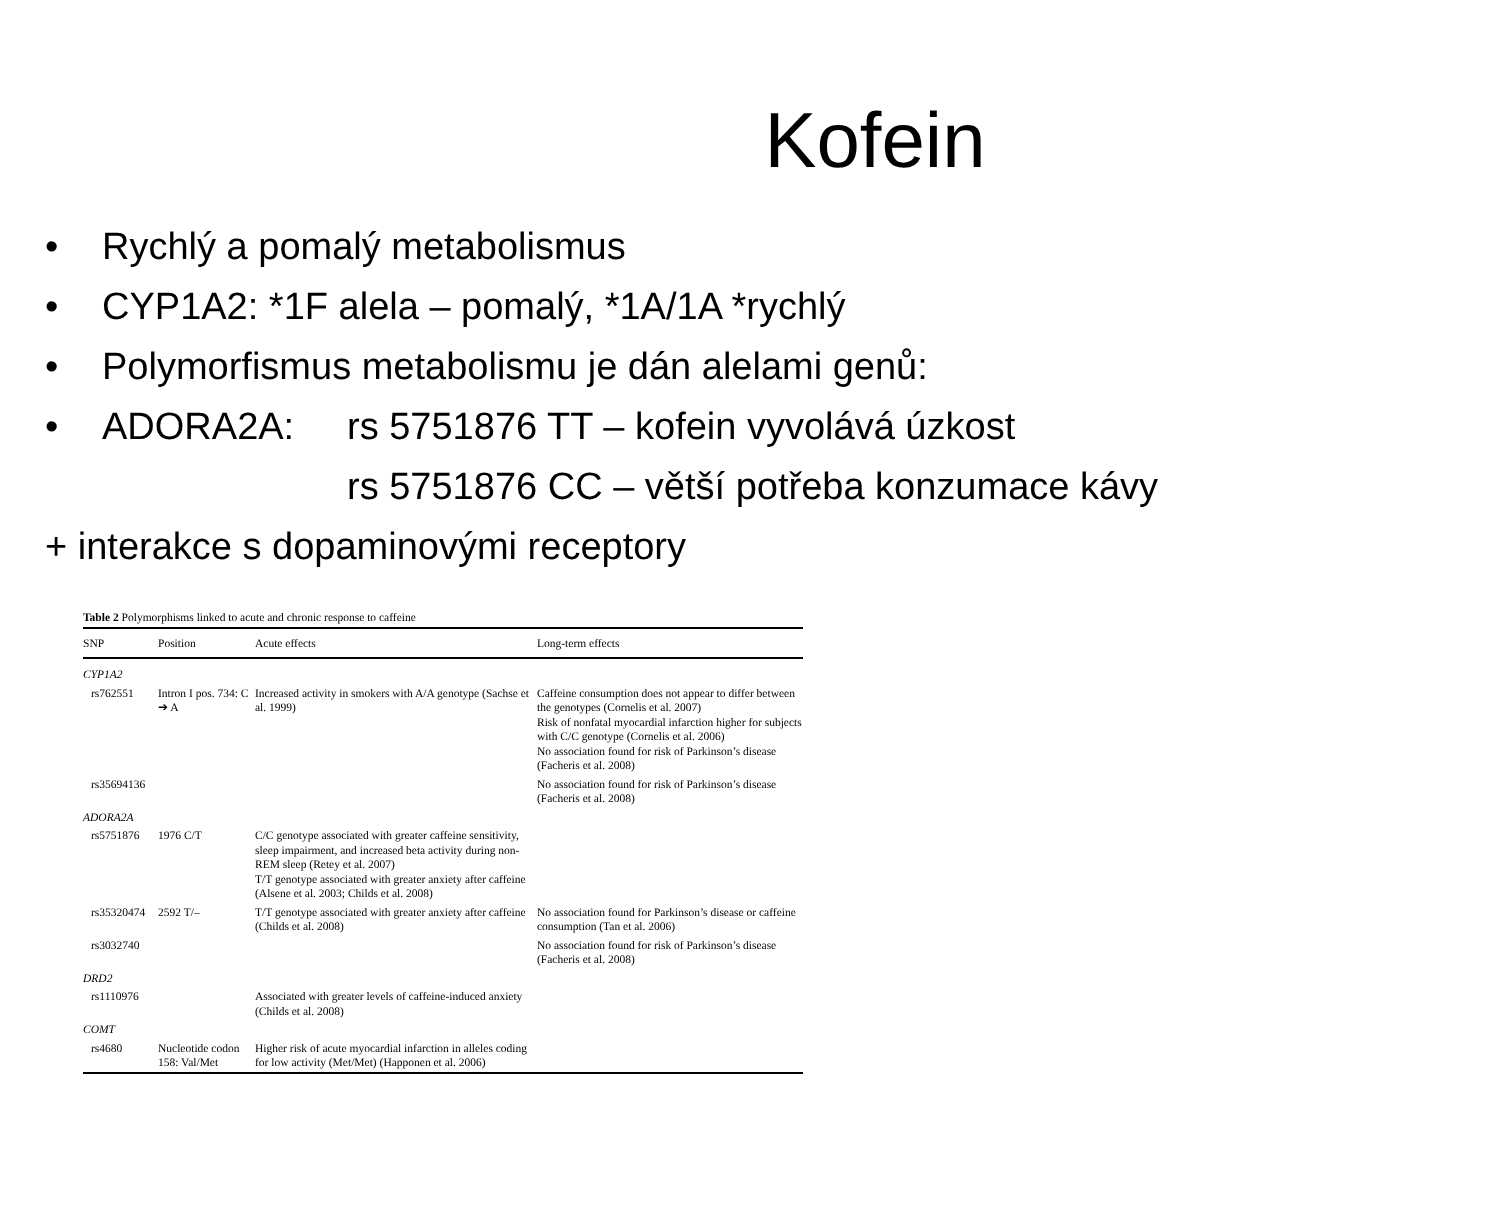Kofein
• Rychlý a pomalý metabolismus
• CYP1A2: *1F alela – pomalý, *1A/1A *rychlý
• Polymorfismus metabolismu je dán alelami genů:
• ADORA2A: rs 5751876 TT – kofein vyvolává úzkost
rs 5751876 CC – větší potřeba konzumace kávy
+ interakce s dopaminovými receptory
Table 2 Polymorphisms linked to acute and chronic response to caffeine
| SNP | Position | Acute effects | Long-term effects |
| --- | --- | --- | --- |
| CYP1A2 | | | |
| rs762551 | Intron I pos. 734: C ➔ A | Increased activity in smokers with A/A genotype (Sachse et al. 1999) | Caffeine consumption does not appear to differ between the genotypes (Cornelis et al. 2007) Risk of nonfatal myocardial infarction higher for subjects with C/C genotype (Cornelis et al. 2006) No association found for risk of Parkinson’s disease (Facheris et al. 2008) |
| rs35694136 | | | No association found for risk of Parkinson’s disease (Facheris et al. 2008) |
| ADORA2A | | | |
| rs5751876 | 1976 C/T | C/C genotype associated with greater caffeine sensitivity, sleep impairment, and increased beta activity during non-REM sleep (Retey et al. 2007) T/T genotype associated with greater anxiety after caffeine (Alsene et al. 2003; Childs et al. 2008) | |
| rs35320474 | 2592 T/– | T/T genotype associated with greater anxiety after caffeine (Childs et al. 2008) | No association found for Parkinson’s disease or caffeine consumption (Tan et al. 2006) |
| rs3032740 | | | No association found for risk of Parkinson’s disease (Facheris et al. 2008) |
| DRD2 | | | |
| rs1110976 | | Associated with greater levels of caffeine-induced anxiety (Childs et al. 2008) | |
| COMT | | | |
| rs4680 | Nucleotide codon 158: Val/Met | Higher risk of acute myocardial infarction in alleles coding for low activity (Met/Met) (Happonen et al. 2006) | |